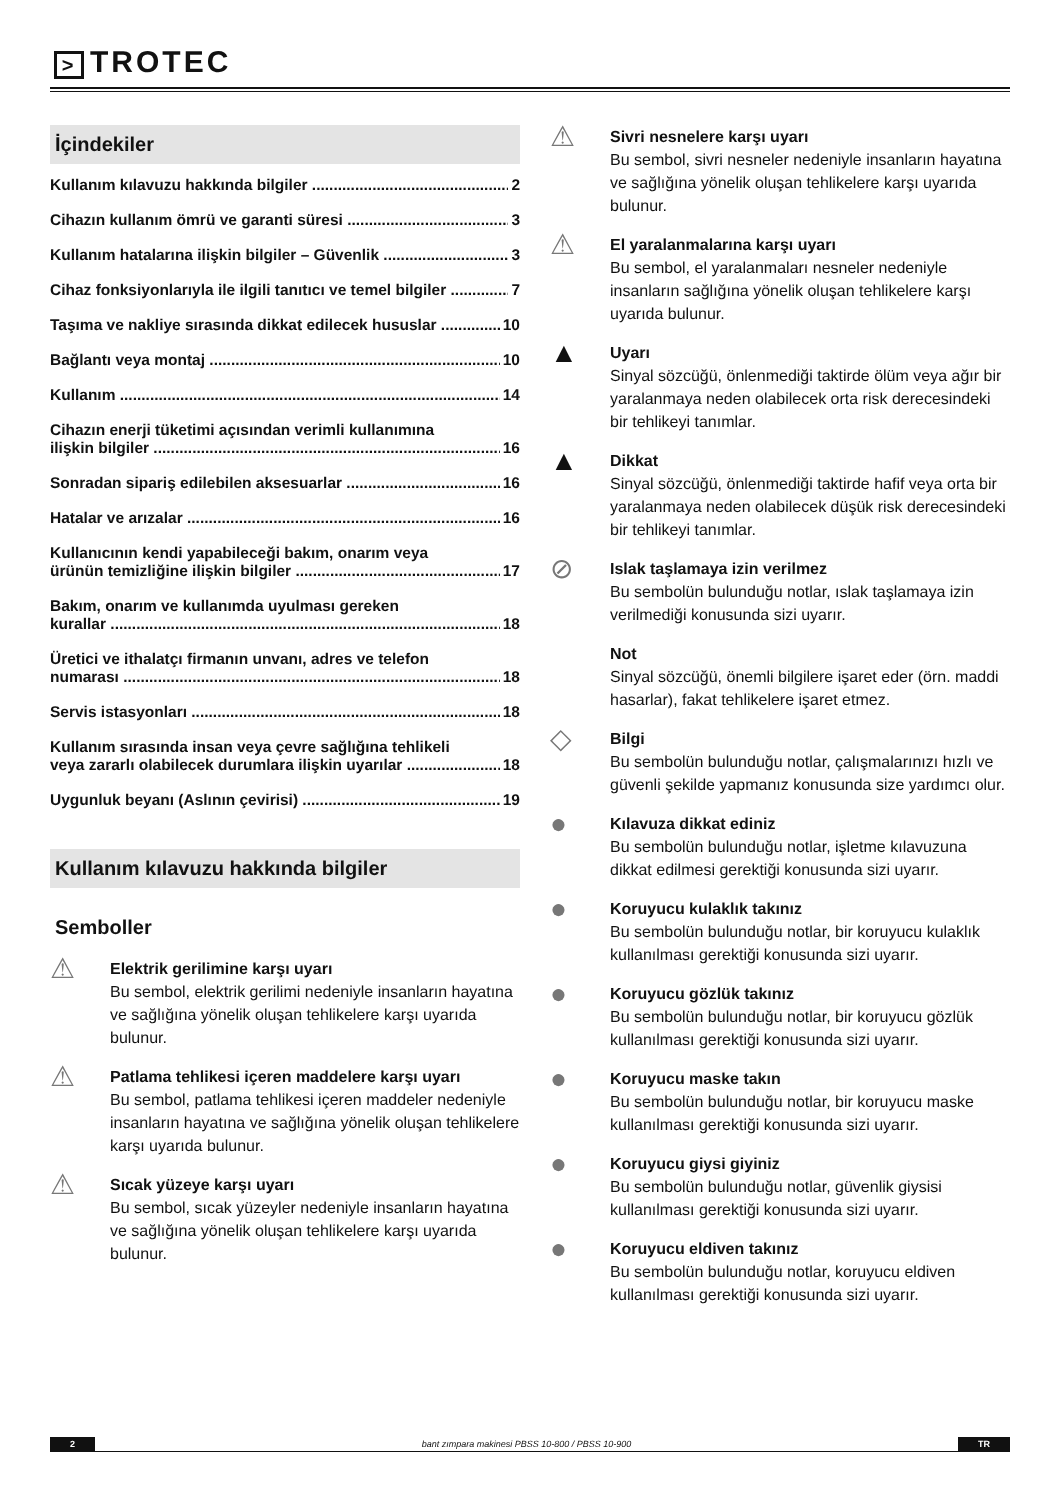> TROTEC
İçindekiler
Kullanım kılavuzu hakkında bilgiler 2
Cihazın kullanım ömrü ve garanti süresi 3
Kullanım hatalarına ilişkin bilgiler – Güvenlik 3
Cihaz fonksiyonlarıyla ile ilgili tanıtıcı ve temel bilgiler 7
Taşıma ve nakliye sırasında dikkat edilecek hususlar 10
Bağlantı veya montaj 10
Kullanım 14
Cihazın enerji tüketimi açısından verimli kullanımına
ilişkin bilgiler 16
Sonradan sipariş edilebilen aksesuarlar 16
Hatalar ve arızalar 16
Kullanıcının kendi yapabileceği bakım, onarım veya
ürünün temizliğine ilişkin bilgiler 17
Bakım, onarım ve kullanımda uyulması gereken
kurallar 18
Üretici ve ithalatçı firmanın unvanı, adres ve telefon
numarası 18
Servis istasyonları 18
Kullanım sırasında insan veya çevre sağlığına tehlikeli
veya zararlı olabilecek durumlara ilişkin uyarılar 18
Uygunluk beyanı (Aslının çevirisi) 19
Kullanım kılavuzu hakkında bilgiler
Semboller
⚠
Elektrik gerilimine karşı uyarı
Bu sembol, elektrik gerilimi nedeniyle insanların hayatına ve sağlığına yönelik oluşan tehlikelere karşı uyarıda bulunur.
⚠
Patlama tehlikesi içeren maddelere karşı uyarı
Bu sembol, patlama tehlikesi içeren maddeler nedeniyle insanların hayatına ve sağlığına yönelik oluşan tehlikelere karşı uyarıda bulunur.
⚠
Sıcak yüzeye karşı uyarı
Bu sembol, sıcak yüzeyler nedeniyle insanların hayatına ve sağlığına yönelik oluşan tehlikelere karşı uyarıda bulunur.
⚠
Sivri nesnelere karşı uyarı
Bu sembol, sivri nesneler nedeniyle insanların hayatına ve sağlığına yönelik oluşan tehlikelere karşı uyarıda bulunur.
⚠
El yaralanmalarına karşı uyarı
Bu sembol, el yaralanmaları nesneler nedeniyle insanların sağlığına yönelik oluşan tehlikelere karşı uyarıda bulunur.
▲
Uyarı
Sinyal sözcüğü, önlenmediği taktirde ölüm veya ağır bir yaralanmaya neden olabilecek orta risk derecesindeki bir tehlikeyi tanımlar.
▲
Dikkat
Sinyal sözcüğü, önlenmediği taktirde hafif veya orta bir yaralanmaya neden olabilecek düşük risk derecesindeki bir tehlikeyi tanımlar.
⊘
Islak taşlamaya izin verilmez
Bu sembolün bulunduğu notlar, ıslak taşlamaya izin verilmediği konusunda sizi uyarır.
Not
Sinyal sözcüğü, önemli bilgilere işaret eder (örn. maddi hasarlar), fakat tehlikelere işaret etmez.
◇
Bilgi
Bu sembolün bulunduğu notlar, çalışmalarınızı hızlı ve güvenli şekilde yapmanız konusunda size yardımcı olur.
●
Kılavuza dikkat ediniz
Bu sembolün bulunduğu notlar, işletme kılavuzuna dikkat edilmesi gerektiği konusunda sizi uyarır.
●
Koruyucu kulaklık takınız
Bu sembolün bulunduğu notlar, bir koruyucu kulaklık kullanılması gerektiği konusunda sizi uyarır.
●
Koruyucu gözlük takınız
Bu sembolün bulunduğu notlar, bir koruyucu gözlük kullanılması gerektiği konusunda sizi uyarır.
●
Koruyucu maske takın
Bu sembolün bulunduğu notlar, bir koruyucu maske kullanılması gerektiği konusunda sizi uyarır.
●
Koruyucu giysi giyiniz
Bu sembolün bulunduğu notlar, güvenlik giysisi kullanılması gerektiği konusunda sizi uyarır.
●
Koruyucu eldiven takınız
Bu sembolün bulunduğu notlar, koruyucu eldiven kullanılması gerektiği konusunda sizi uyarır.
2 bant zımpara makinesi PBSS 10-800 / PBSS 10-900 TR